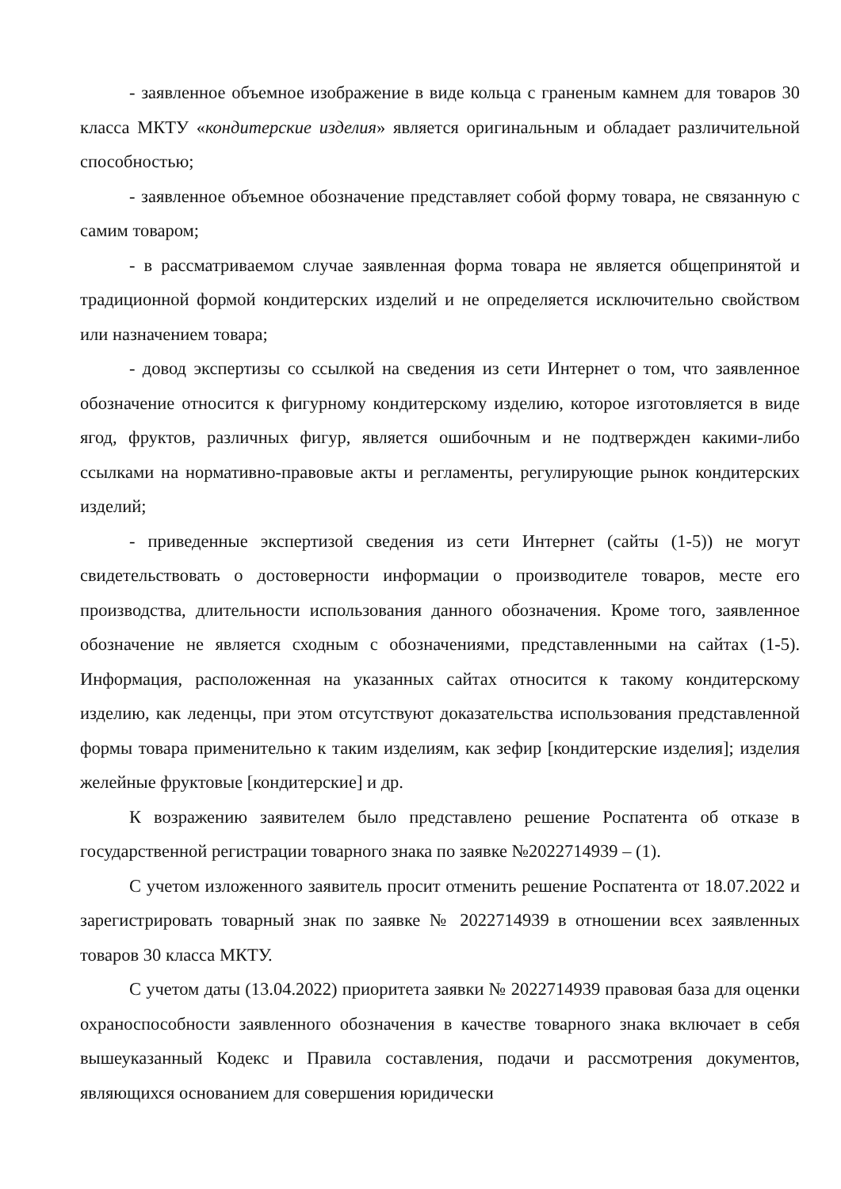- заявленное объемное изображение в виде кольца с граненым камнем для товаров 30 класса МКТУ «кондитерские изделия» является оригинальным и обладает различительной способностью;
- заявленное объемное обозначение представляет собой форму товара, не связанную с самим товаром;
- в рассматриваемом случае заявленная форма товара не является общепринятой и традиционной формой кондитерских изделий и не определяется исключительно свойством или назначением товара;
- довод экспертизы со ссылкой на сведения из сети Интернет о том, что заявленное обозначение относится к фигурному кондитерскому изделию, которое изготовляется в виде ягод, фруктов, различных фигур, является ошибочным и не подтвержден какими-либо ссылками на нормативно-правовые акты и регламенты, регулирующие рынок кондитерских изделий;
- приведенные экспертизой сведения из сети Интернет (сайты (1-5)) не могут свидетельствовать о достоверности информации о производителе товаров, месте его производства, длительности использования данного обозначения. Кроме того, заявленное обозначение не является сходным с обозначениями, представленными на сайтах (1-5). Информация, расположенная на указанных сайтах относится к такому кондитерскому изделию, как леденцы, при этом отсутствуют доказательства использования представленной формы товара применительно к таким изделиям, как зефир [кондитерские изделия]; изделия желейные фруктовые [кондитерские] и др.
К возражению заявителем было представлено решение Роспатента об отказе в государственной регистрации товарного знака по заявке №2022714939 – (1).
С учетом изложенного заявитель просит отменить решение Роспатента от 18.07.2022 и зарегистрировать товарный знак по заявке № 2022714939 в отношении всех заявленных товаров 30 класса МКТУ.
С учетом даты (13.04.2022) приоритета заявки № 2022714939 правовая база для оценки охраноспособности заявленного обозначения в качестве товарного знака включает в себя вышеуказанный Кодекс и Правила составления, подачи и рассмотрения документов, являющихся основанием для совершения юридически